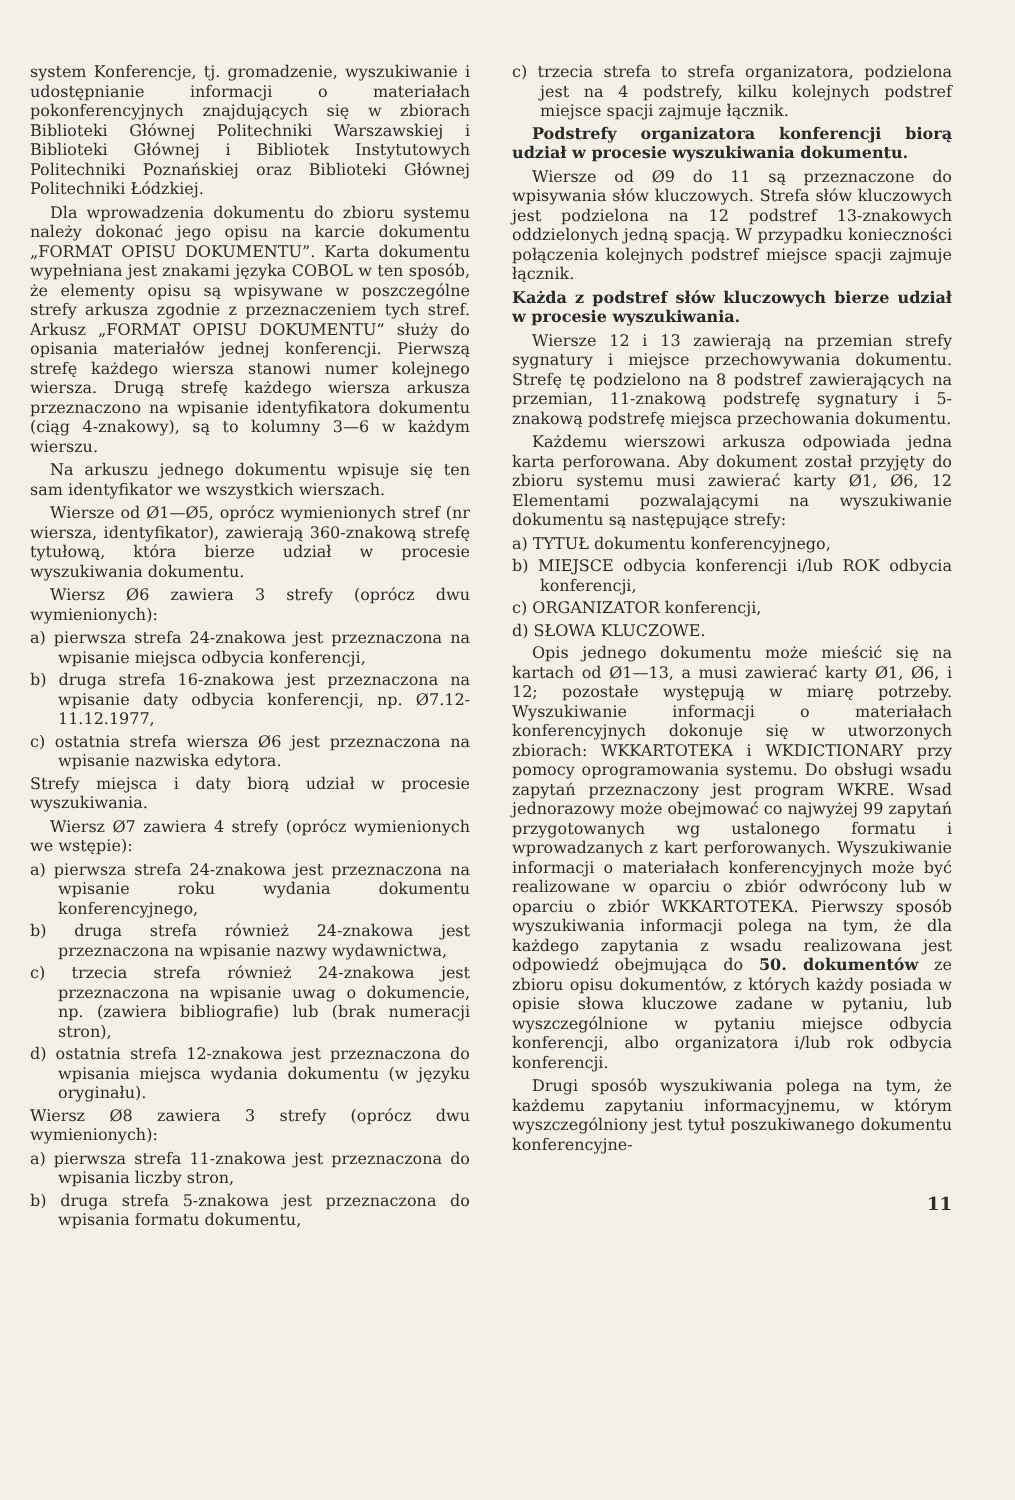system Konferencje, tj. gromadzenie, wyszukiwanie i udostępnianie informacji o materiałach pokonferencyjnych znajdujących się w zbiorach Biblioteki Głównej Politechniki Warszawskiej i Biblioteki Głównej i Bibliotek Instytutowych Politechniki Poznańskiej oraz Biblioteki Głównej Politechniki Łódzkiej.
Dla wprowadzenia dokumentu do zbioru systemu należy dokonać jego opisu na karcie dokumentu „FORMAT OPISU DOKUMENTU”. Karta dokumentu wypełniana jest znakami języka COBOL w ten sposób, że elementy opisu są wpisywane w poszczególne strefy arkusza zgodnie z przeznaczeniem tych stref. Arkusz „FORMAT OPISU DOKUMENTU” służy do opisania materiałów jednej konferencji. Pierwszą strefę każdego wiersza stanowi numer kolejnego wiersza. Drugą strefę każdego wiersza arkusza przeznaczono na wpisanie identyfikatora dokumentu (ciąg 4-znakowy), są to kolumny 3—6 w każdym wierszu.
Na arkuszu jednego dokumentu wpisuje się ten sam identyfikator we wszystkich wierszach.
Wiersze od Ø1—Ø5, oprócz wymienionych stref (nr wiersza, identyfikator), zawierają 360-znakową strefę tytułową, która bierze udział w procesie wyszukiwania dokumentu.
Wiersz Ø6 zawiera 3 strefy (oprócz dwu wymienionych):
a) pierwsza strefa 24-znakowa jest przeznaczona na wpisanie miejsca odbycia konferencji,
b) druga strefa 16-znakowa jest przeznaczona na wpisanie daty odbycia konferencji, np. Ø7.12-11.12.1977,
c) ostatnia strefa wiersza Ø6 jest przeznaczona na wpisanie nazwiska edytora.
Strefy miejsca i daty biorą udział w procesie wyszukiwania.
Wiersz Ø7 zawiera 4 strefy (oprócz wymienionych we wstępie):
a) pierwsza strefa 24-znakowa jest przeznaczona na wpisanie roku wydania dokumentu konferencyjnego,
b) druga strefa również 24-znakowa jest przeznaczona na wpisanie nazwy wydawnictwa,
c) trzecia strefa również 24-znakowa jest przeznaczona na wpisanie uwag o dokumencie, np. (zawiera bibliografie) lub (brak numeracji stron),
d) ostatnia strefa 12-znakowa jest przeznaczona do wpisania miejsca wydania dokumentu (w języku oryginału).
Wiersz Ø8 zawiera 3 strefy (oprócz dwu wymienionych):
a) pierwsza strefa 11-znakowa jest przeznaczona do wpisania liczby stron,
b) druga strefa 5-znakowa jest przeznaczona do wpisania formatu dokumentu,
c) trzecia strefa to strefa organizatora, podzielona jest na 4 podstrefy, kilku kolejnych podstref miejsce spacji zajmuje łącznik.
Podstrefy organizatora konferencji biorą udział w procesie wyszukiwania dokumentu.
Wiersze od Ø9 do 11 są przeznaczone do wpisywania słów kluczowych. Strefa słów kluczowych jest podzielona na 12 podstref 13-znakowych oddzielonych jedną spacją. W przypadku konieczności połączenia kolejnych podstref miejsce spacji zajmuje łącznik.
Każda z podstref słów kluczowych bierze udział w procesie wyszukiwania.
Wiersze 12 i 13 zawierają na przemian strefy sygnatury i miejsce przechowywania dokumentu. Strefę tę podzielono na 8 podstref zawierających na przemian, 11-znakową podstrefę sygnatury i 5-znakową podstrefę miejsca przechowania dokumentu.
Każdemu wierszowi arkusza odpowiada jedna karta perforowana. Aby dokument został przyjęty do zbioru systemu musi zawierać karty Ø1, Ø6, 12 Elementami pozwalającymi na wyszukiwanie dokumentu są następujące strefy:
a) TYTUŁ dokumentu konferencyjnego,
b) MIEJSCE odbycia konferencji i/lub ROK odbycia konferencji,
c) ORGANIZATOR konferencji,
d) SŁOWA KLUCZOWE.
Opis jednego dokumentu może mieścić się na kartach od Ø1—13, a musi zawierać karty Ø1, Ø6, i 12; pozostałe występują w miarę potrzeby. Wyszukiwanie informacji o materiałach konferencyjnych dokonuje się w utworzonych zbiorach: WKKARTOTEKA i WKDICTIONARY przy pomocy oprogramowania systemu. Do obsługi wsadu zapytań przeznaczony jest program WKRE. Wsad jednorazowy może obejmować co najwyżej 99 zapytań przygotowanych wg ustalonego formatu i wprowadzanych z kart perforowanych. Wyszukiwanie informacji o materiałach konferencyjnych może być realizowane w oparciu o zbiór odwrócony lub w oparciu o zbiór WKKARTOTEKA. Pierwszy sposób wyszukiwania informacji polega na tym, że dla każdego zapytania z wsadu realizowana jest odpowiedź obejmująca do 50. dokumentów ze zbioru opisu dokumentów, z których każdy posiada w opisie słowa kluczowe zadane w pytaniu, lub wyszczególnione w pytaniu miejsce odbycia konferencji, albo organizatora i/lub rok odbycia konferencji.
Drugi sposób wyszukiwania polega na tym, że każdemu zapytaniu informacyjnemu, w którym wyszczególniony jest tytuł poszukiwanego dokumentu konferencyjne-
11